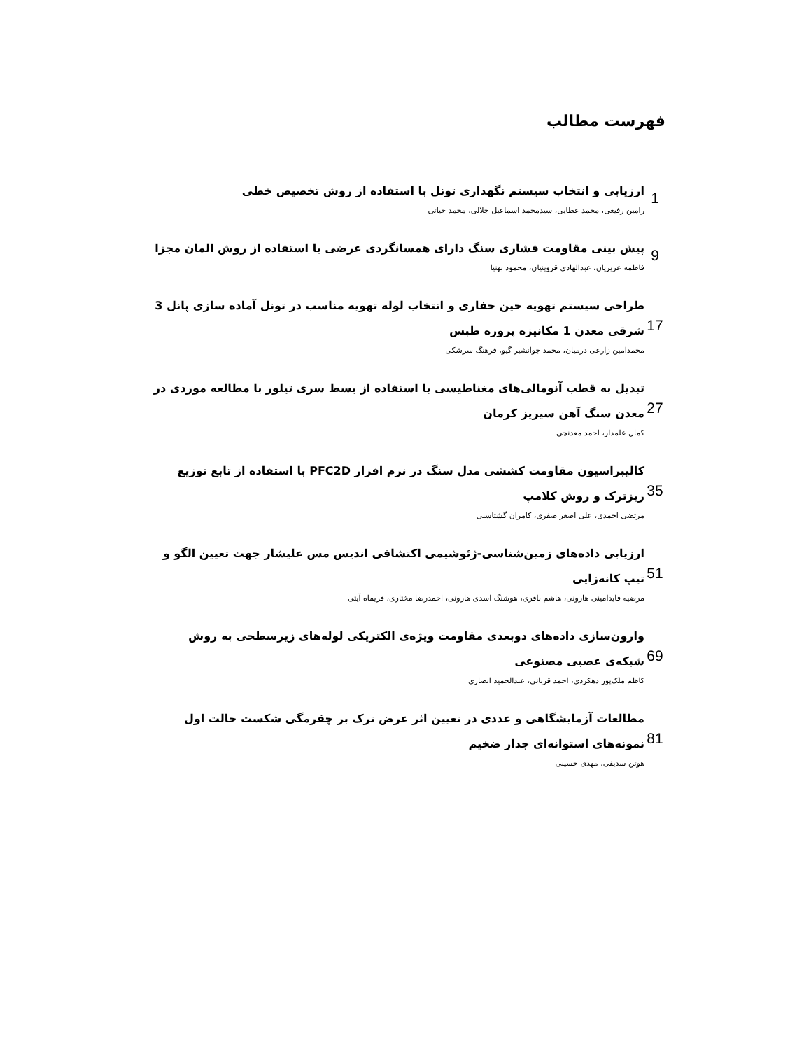فهرست مطالب
ارزیابی و انتخاب سیستم نگهداری تونل با استفاده از روش تخصیص خطی
رامین رفیعی، محمد عطایی، سیدمحمد اسماعیل جلالی، محمد حیاتی
1
پیش بینی مقاومت فشاری سنگ دارای همسانگردی عرضی با استفاده از روش المان مجزا
فاطمه عزیزیان، عبدالهادی قزوینیان، محمود بهنیا
9
طراحی سیستم تهویه حین حفاری و انتخاب لوله تهویه مناسب در تونل آماده سازی پانل 3 شرقی معدن 1 مکانیزه پروره طبس
محمدامین زارعی درمیان، محمد جوانشیر گیو، فرهنگ سرشکی
17
تبدیل به قطب آنومالی‌های مغناطیسی با استفاده از بسط سری تیلور با مطالعه موردی در معدن سنگ آهن سیریز کرمان
کمال علمدار، احمد معدنچی
27
کالیبراسیون مقاومت کششی مدل سنگ در نرم افزار PFC2D با استفاده از تابع توزیع ریزترک و روش کلامپ
مرتضی احمدی، علی اصغر صفری، کامران گشتاسبی
35
ارزیابی داده‌های زمین‌شناسی-ژئوشیمی اکتشافی اندیس مس علیشار جهت تعیین الگو و تیپ کانه‌زایی
مرضیه قایدامینی هارونی، هاشم باقری، هوشنگ اسدی هارونی، احمدرضا مختاری، فریماه آیتی
51
وارون‌سازی داده‌های دوبعدی مقاومت ویژه‌ی الکتریکی لوله‌های زیرسطحی به روش شبکه‌ی عصبی مصنوعی
کاظم ملک‌پور دهکردی، احمد قربانی، عبدالحمید انصاری
69
مطالعات آزمایشگاهی و عددی در تعیین اثر عرض ترک بر چقرمگی شکست حالت اول نمونه‌های استوانه‌ای جدار ضخیم
هوتن سدیفی، مهدی حسینی
81